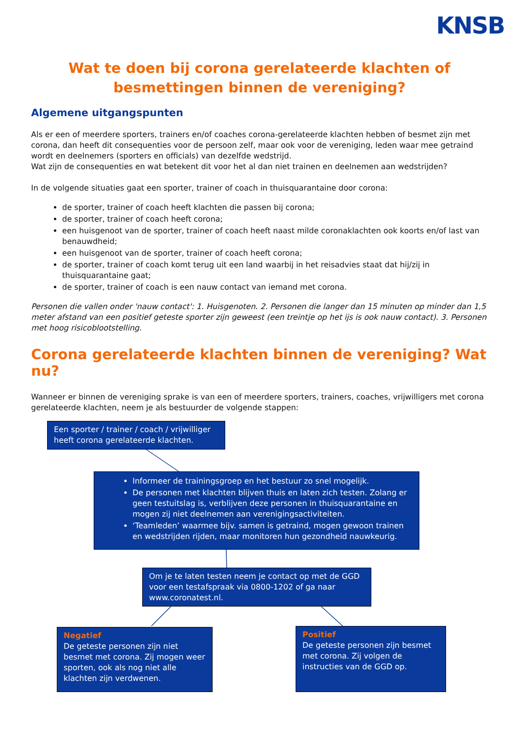KNSB
Wat te doen bij corona gerelateerde klachten of
besmettingen binnen de vereniging?
Algemene uitgangspunten
Als er een of meerdere sporters, trainers en/of coaches corona-gerelateerde klachten hebben of besmet zijn met corona, dan heeft dit consequenties voor de persoon zelf, maar ook voor de vereniging, leden waar mee getraind wordt en deelnemers (sporters en officials) van dezelfde wedstrijd.
Wat zijn de consequenties en wat betekent dit voor het al dan niet trainen en deelnemen aan wedstrijden?
In de volgende situaties gaat een sporter, trainer of coach in thuisquarantaine door corona:
de sporter, trainer of coach heeft klachten die passen bij corona;
de sporter, trainer of coach heeft corona;
een huisgenoot van de sporter, trainer of coach heeft naast milde coronaklachten ook koorts en/of last van benauwdheid;
een huisgenoot van de sporter, trainer of coach heeft corona;
de sporter, trainer of coach komt terug uit een land waarbij in het reisadvies staat dat hij/zij in thuisquarantaine gaat;
de sporter, trainer of coach is een nauw contact van iemand met corona.
Personen die vallen onder 'nauw contact': 1. Huisgenoten. 2. Personen die langer dan 15 minuten op minder dan 1,5 meter afstand van een positief geteste sporter zijn geweest (een treintje op het ijs is ook nauw contact). 3. Personen met hoog risicoblootstelling.
Corona gerelateerde klachten binnen de vereniging? Wat nu?
Wanneer er binnen de vereniging sprake is van een of meerdere sporters, trainers, coaches, vrijwilligers met corona gerelateerde klachten, neem je als bestuurder de volgende stappen:
Een sporter / trainer / coach / vrijwilliger heeft corona gerelateerde klachten.
Informeer de trainingsgroep en het bestuur zo snel mogelijk.
De personen met klachten blijven thuis en laten zich testen. Zolang er geen testuitslag is, verblijven deze personen in thuisquarantaine en mogen zij niet deelnemen aan verenigingsactiviteiten.
‘Teamleden’ waarmee bijv. samen is getraind, mogen gewoon trainen en wedstrijden rijden, maar monitoren hun gezondheid nauwkeurig.
Om je te laten testen neem je contact op met de GGD voor een testafspraak via 0800-1202 of ga naar www.coronatest.nl.
Negatief
De geteste personen zijn niet besmet met corona. Zij mogen weer sporten, ook als nog niet alle klachten zijn verdwenen.
Positief
De geteste personen zijn besmet met corona. Zij volgen de instructies van de GGD op.